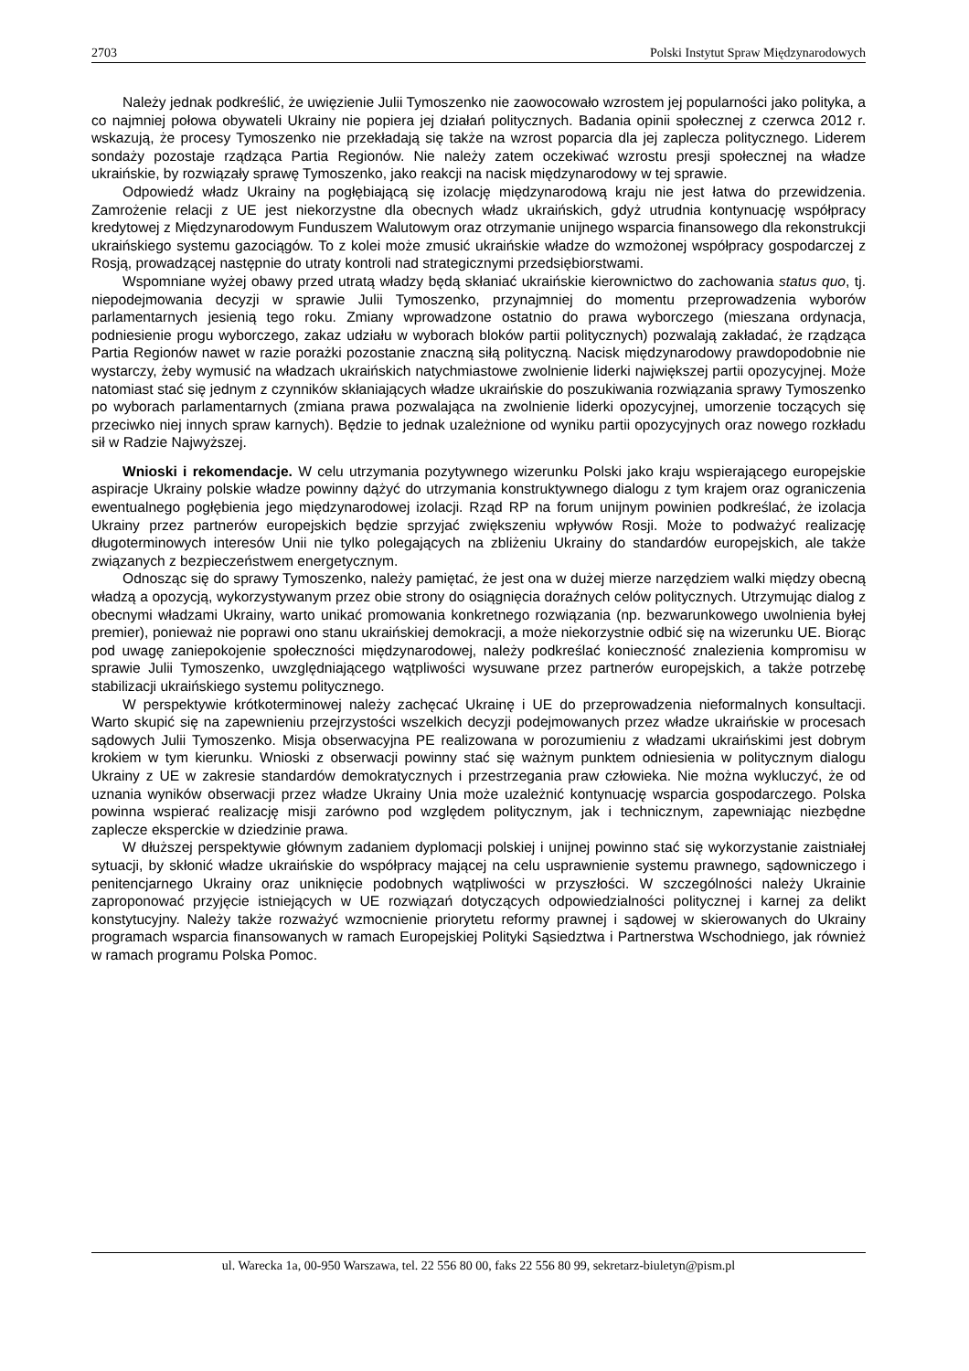2703 Polski Instytut Spraw Międzynarodowych
Należy jednak podkreślić, że uwięzienie Julii Tymoszenko nie zaowocowało wzrostem jej popularności jako polityka, a co najmniej połowa obywateli Ukrainy nie popiera jej działań politycznych. Badania opinii społecznej z czerwca 2012 r. wskazują, że procesy Tymoszenko nie przekładają się także na wzrost poparcia dla jej zaplecza politycznego. Liderem sondaży pozostaje rządząca Partia Regionów. Nie należy zatem oczekiwać wzrostu presji społecznej na władze ukraińskie, by rozwiązały sprawę Tymoszenko, jako reakcji na nacisk międzynarodowy w tej sprawie.
Odpowiedź władz Ukrainy na pogłębiającą się izolację międzynarodową kraju nie jest łatwa do przewidzenia. Zamrożenie relacji z UE jest niekorzystne dla obecnych władz ukraińskich, gdyż utrudnia kontynuację współpracy kredytowej z Międzynarodowym Funduszem Walutowym oraz otrzymanie unijnego wsparcia finansowego dla rekonstrukcji ukraińskiego systemu gazociągów. To z kolei może zmusić ukraińskie władze do wzmożonej współpracy gospodarczej z Rosją, prowadzącej następnie do utraty kontroli nad strategicznymi przedsiębiorstwami.
Wspomniane wyżej obawy przed utratą władzy będą skłaniać ukraińskie kierownictwo do zachowania status quo, tj. niepodejmowania decyzji w sprawie Julii Tymoszenko, przynajmniej do momentu przeprowadzenia wyborów parlamentarnych jesienią tego roku. Zmiany wprowadzone ostatnio do prawa wyborczego (mieszana ordynacja, podniesienie progu wyborczego, zakaz udziału w wyborach bloków partii politycznych) pozwalają zakładać, że rządząca Partia Regionów nawet w razie porażki pozostanie znaczną siłą polityczną. Nacisk międzynarodowy prawdopodobnie nie wystarczy, żeby wymusić na władzach ukraińskich natychmiastowe zwolnienie liderki największej partii opozycyjnej. Może natomiast stać się jednym z czynników skłaniających władze ukraińskie do poszukiwania rozwiązania sprawy Tymoszenko po wyborach parlamentarnych (zmiana prawa pozwalająca na zwolnienie liderki opozycyjnej, umorzenie toczących się przeciwko niej innych spraw karnych). Będzie to jednak uzależnione od wyniku partii opozycyjnych oraz nowego rozkładu sił w Radzie Najwyższej.
Wnioski i rekomendacje. W celu utrzymania pozytywnego wizerunku Polski jako kraju wspierającego europejskie aspiracje Ukrainy polskie władze powinny dążyć do utrzymania konstruktywnego dialogu z tym krajem oraz ograniczenia ewentualnego pogłębienia jego międzynarodowej izolacji. Rząd RP na forum unijnym powinien podkreślać, że izolacja Ukrainy przez partnerów europejskich będzie sprzyjać zwiększeniu wpływów Rosji. Może to podważyć realizację długoterminowych interesów Unii nie tylko polegających na zbliżeniu Ukrainy do standardów europejskich, ale także związanych z bezpieczeństwem energetycznym.
Odnosząc się do sprawy Tymoszenko, należy pamiętać, że jest ona w dużej mierze narzędziem walki między obecną władzą a opozycją, wykorzystywanym przez obie strony do osiągnięcia doraźnych celów politycznych. Utrzymując dialog z obecnymi władzami Ukrainy, warto unikać promowania konkretnego rozwiązania (np. bezwarunkowego uwolnienia byłej premier), ponieważ nie poprawi ono stanu ukraińskiej demokracji, a może niekorzystnie odbić się na wizerunku UE. Biorąc pod uwagę zaniepokojenie społeczności międzynarodowej, należy podkreślać konieczność znalezienia kompromisu w sprawie Julii Tymoszenko, uwzględniającego wątpliwości wysuwane przez partnerów europejskich, a także potrzebę stabilizacji ukraińskiego systemu politycznego.
W perspektywie krótkoterminowej należy zachęcać Ukrainę i UE do przeprowadzenia nieformalnych konsultacji. Warto skupić się na zapewnieniu przejrzystości wszelkich decyzji podejmowanych przez władze ukraińskie w procesach sądowych Julii Tymoszenko. Misja obserwacyjna PE realizowana w porozumieniu z władzami ukraińskimi jest dobrym krokiem w tym kierunku. Wnioski z obserwacji powinny stać się ważnym punktem odniesienia w politycznym dialogu Ukrainy z UE w zakresie standardów demokratycznych i przestrzegania praw człowieka. Nie można wykluczyć, że od uznania wyników obserwacji przez władze Ukrainy Unia może uzależnić kontynuację wsparcia gospodarczego. Polska powinna wspierać realizację misji zarówno pod względem politycznym, jak i technicznym, zapewniając niezbędne zaplecze eksperckie w dziedzinie prawa.
W dłuższej perspektywie głównym zadaniem dyplomacji polskiej i unijnej powinno stać się wykorzystanie zaistniałej sytuacji, by skłonić władze ukraińskie do współpracy mającej na celu usprawnienie systemu prawnego, sądowniczego i penitencjarnego Ukrainy oraz uniknięcie podobnych wątpliwości w przyszłości. W szczególności należy Ukrainie zaproponować przyjęcie istniejących w UE rozwiązań dotyczących odpowiedzialności politycznej i karnej za delikt konstytucyjny. Należy także rozważyć wzmocnienie priorytetu reformy prawnej i sądowej w skierowanych do Ukrainy programach wsparcia finansowanych w ramach Europejskiej Polityki Sąsiedztwa i Partnerstwa Wschodniego, jak również w ramach programu Polska Pomoc.
ul. Warecka 1a, 00-950 Warszawa, tel. 22 556 80 00, faks 22 556 80 99, sekretarz-biuletyn@pism.pl